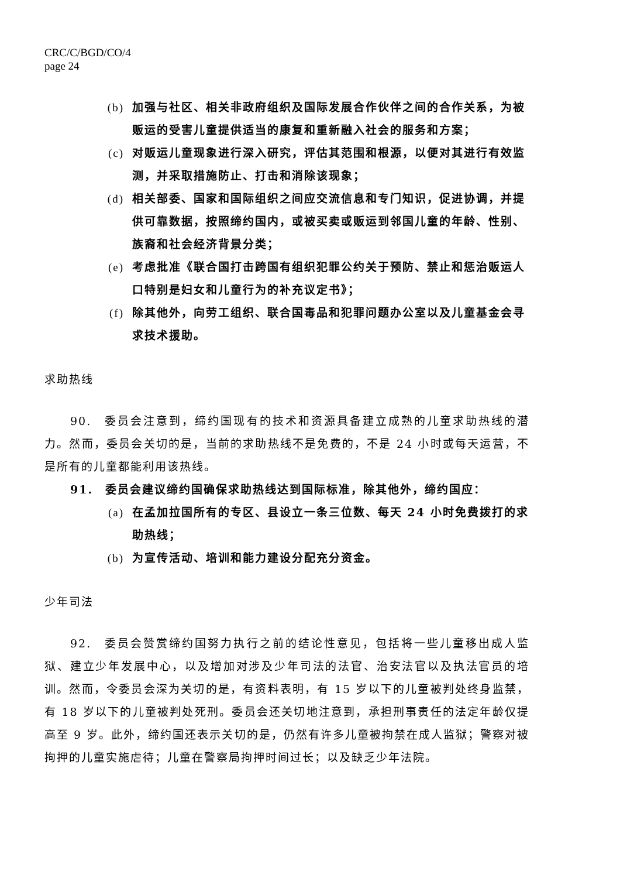CRC/C/BGD/CO/4
page 24
(b) 加强与社区、相关非政府组织及国际发展合作伙伴之间的合作关系，为被贩运的受害儿童提供适当的康复和重新融入社会的服务和方案；
(c) 对贩运儿童现象进行深入研究，评估其范围和根源，以便对其进行有效监测，并采取措施防止、打击和消除该现象；
(d) 相关部委、国家和国际组织之间应交流信息和专门知识，促进协调，并提供可靠数据，按照缔约国内，或被买卖或贩运到邻国儿童的年龄、性别、族裔和社会经济背景分类；
(e) 考虑批准《联合国打击跨国有组织犯罪公约关于预防、禁止和惩治贩运人口特别是妇女和儿童行为的补充议定书》；
(f) 除其他外，向劳工组织、联合国毒品和犯罪问题办公室以及儿童基金会寻求技术援助。
求助热线
90.　委员会注意到，缔约国现有的技术和资源具备建立成熟的儿童求助热线的潜力。然而，委员会关切的是，当前的求助热线不是免费的，不是 24 小时或每天运营，不是所有的儿童都能利用该热线。
91.　委员会建议缔约国确保求助热线达到国际标准，除其他外，缔约国应：
(a) 在孟加拉国所有的专区、县设立一条三位数、每天 24 小时免费拨打的求助热线；
(b) 为宣传活动、培训和能力建设分配充分资金。
少年司法
92.　委员会赞赏缔约国努力执行之前的结论性意见，包括将一些儿童移出成人监狱、建立少年发展中心，以及增加对涉及少年司法的法官、治安法官以及执法官员的培训。然而，令委员会深为关切的是，有资料表明，有 15 岁以下的儿童被判处终身监禁，有 18 岁以下的儿童被判处死刑。委员会还关切地注意到，承担刑事责任的法定年龄仅提高至 9 岁。此外，缔约国还表示关切的是，仍然有许多儿童被拘禁在成人监狱；警察对被拘押的儿童实施虐待；儿童在警察局拘押时间过长；以及缺乏少年法院。